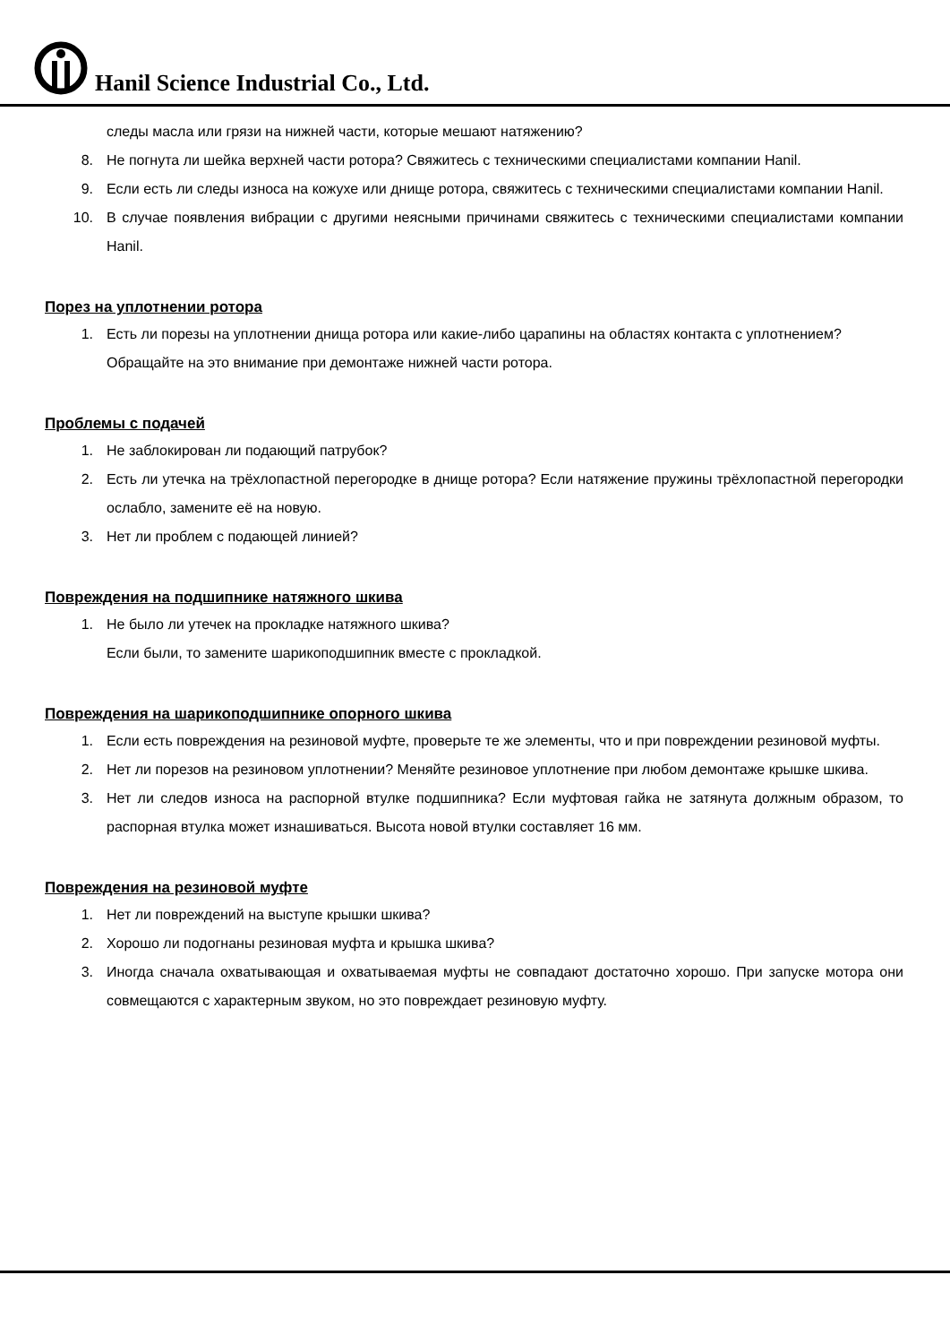Hanil Science Industrial Co., Ltd.
следы масла или грязи на нижней части, которые мешают натяжению?
8. Не погнута ли шейка верхней части ротора? Свяжитесь с техническими специалистами компании Hanil.
9. Если есть ли следы износа на кожухе или днище ротора, свяжитесь с техническими специалистами компании Hanil.
10. В случае появления вибрации с другими неясными причинами свяжитесь с техническими специалистами компании Hanil.
Порез на уплотнении ротора
1. Есть ли порезы на уплотнении днища ротора или какие-либо царапины на областях контакта с уплотнением?
Обращайте на это внимание при демонтаже нижней части ротора.
Проблемы с подачей
1. Не заблокирован ли подающий патрубок?
2. Есть ли утечка на трёхлопастной перегородке в днище ротора? Если натяжение пружины трёхлопастной перегородки ослабло, замените её на новую.
3. Нет ли проблем с подающей линией?
Повреждения на подшипнике натяжного шкива
1. Не было ли утечек на прокладке натяжного шкива?
Если были, то замените шарикоподшипник вместе с прокладкой.
Повреждения на шарикоподшипнике опорного шкива
1. Если есть повреждения на резиновой муфте, проверьте те же элементы, что и при повреждении резиновой муфты.
2. Нет ли порезов на резиновом уплотнении? Меняйте резиновое уплотнение при любом демонтаже крышке шкива.
3. Нет ли следов износа на распорной втулке подшипника? Если муфтовая гайка не затянута должным образом, то распорная втулка может изнашиваться. Высота новой втулки составляет 16 мм.
Повреждения на резиновой муфте
1. Нет ли повреждений на выступе крышки шкива?
2. Хорошо ли подогнаны резиновая муфта и крышка шкива?
3. Иногда сначала охватывающая и охватываемая муфты не совпадают достаточно хорошо. При запуске мотора они совмещаются с характерным звуком, но это повреждает резиновую муфту.